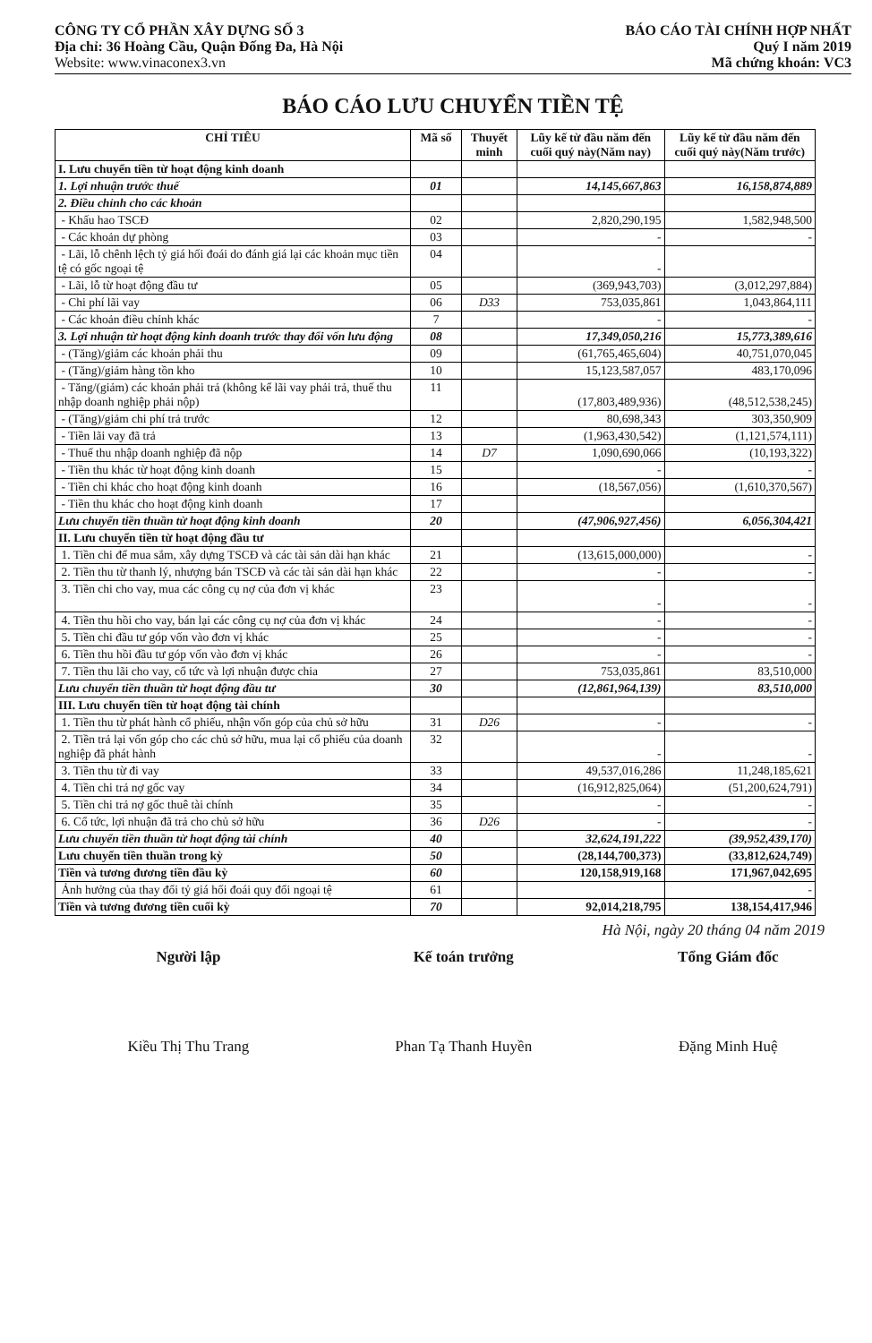CÔNG TY CỔ PHẦN XÂY DỰNG SỐ 3
Địa chỉ: 36 Hoàng Cầu, Quận Đống Đa, Hà Nội
Website: www.vinaconex3.vn
BÁO CÁO TÀI CHÍNH HỢP NHẤT
Quý I năm 2019
Mã chứng khoán: VC3
BÁO CÁO LƯU CHUYỂN TIỀN TỆ
| CHỈ TIÊU | Mã số | Thuyết minh | Lũy kế từ đầu năm đến cuối quý này(Năm nay) | Lũy kế từ đầu năm đến cuối quý này(Năm trước) |
| --- | --- | --- | --- | --- |
| I. Lưu chuyển tiền từ hoạt động kinh doanh | | | | |
| 1. Lợi nhuận trước thuế | 01 | | 14,145,667,863 | 16,158,874,889 |
| 2. Điều chỉnh cho các khoản | | | | |
| - Khấu hao TSCĐ | 02 | | 2,820,290,195 | 1,582,948,500 |
| - Các khoản dự phòng | 03 | | - | - |
| - Lãi, lỗ chênh lệch tỷ giá hối đoái do đánh giá lại các khoản mục tiền tệ có gốc ngoại tệ | 04 | | - | |
| - Lãi, lỗ từ hoạt động đầu tư | 05 | | (369,943,703) | (3,012,297,884) |
| - Chi phí lãi vay | 06 | D33 | 753,035,861 | 1,043,864,111 |
| - Các khoản điều chỉnh khác | 7 | | - | - |
| 3. Lợi nhuận từ hoạt động kinh doanh trước thay đổi vốn lưu động | 08 | | 17,349,050,216 | 15,773,389,616 |
| - (Tăng)/giảm các khoản phải thu | 09 | | (61,765,465,604) | 40,751,070,045 |
| - (Tăng)/giảm hàng tồn kho | 10 | | 15,123,587,057 | 483,170,096 |
| - Tăng/(giảm) các khoản phải trả (không kể lãi vay phải trả, thuế thu nhập doanh nghiệp phải nộp) | 11 | | (17,803,489,936) | (48,512,538,245) |
| - (Tăng)/giảm chi phí trả trước | 12 | | 80,698,343 | 303,350,909 |
| - Tiền lãi vay đã trả | 13 | | (1,963,430,542) | (1,121,574,111) |
| - Thuế thu nhập doanh nghiệp đã nộp | 14 | D7 | 1,090,690,066 | (10,193,322) |
| - Tiền thu khác từ hoạt động kinh doanh | 15 | | - | - |
| - Tiền chi khác cho hoạt động kinh doanh | 16 | | (18,567,056) | (1,610,370,567) |
| - Tiền thu khác cho hoạt động kinh doanh | 17 | | | |
| Lưu chuyển tiền thuần từ hoạt động kinh doanh | 20 | | (47,906,927,456) | 6,056,304,421 |
| II. Lưu chuyển tiền từ hoạt động đầu tư | | | | |
| 1. Tiền chi để mua sắm, xây dựng TSCĐ và các tài sản dài hạn khác | 21 | | (13,615,000,000) | - |
| 2. Tiền thu từ thanh lý, nhượng bán TSCĐ và các tài sản dài hạn khác | 22 | | - | - |
| 3. Tiền chi cho vay, mua các công cụ nợ của đơn vị khác | 23 | | - | - |
| 4. Tiền thu hồi cho vay, bán lại các công cụ nợ của đơn vị khác | 24 | | - | - |
| 5. Tiền chi đầu tư góp vốn vào đơn vị khác | 25 | | - | - |
| 6. Tiền thu hồi đầu tư góp vốn vào đơn vị khác | 26 | | - | - |
| 7. Tiền thu lãi cho vay, cổ tức và lợi nhuận được chia | 27 | | 753,035,861 | 83,510,000 |
| Lưu chuyển tiền thuần từ hoạt động đầu tư | 30 | | (12,861,964,139) | 83,510,000 |
| III. Lưu chuyển tiền từ hoạt động tài chính | | | | |
| 1. Tiền thu từ phát hành cổ phiếu, nhận vốn góp của chủ sở hữu | 31 | D26 | - | - |
| 2. Tiền trả lại vốn góp cho các chủ sở hữu, mua lại cổ phiếu của doanh nghiệp đã phát hành | 32 | | - | - |
| 3. Tiền thu từ đi vay | 33 | | 49,537,016,286 | 11,248,185,621 |
| 4. Tiền chi trả nợ gốc vay | 34 | | (16,912,825,064) | (51,200,624,791) |
| 5. Tiền chi trả nợ gốc thuê tài chính | 35 | | - | - |
| 6. Cổ tức, lợi nhuận đã trả cho chủ sở hữu | 36 | D26 | - | - |
| Lưu chuyển tiền thuần từ hoạt động tài chính | 40 | | 32,624,191,222 | (39,952,439,170) |
| Lưu chuyển tiền thuần trong kỳ | 50 | | (28,144,700,373) | (33,812,624,749) |
| Tiền và tương đương tiền đầu kỳ | 60 | | 120,158,919,168 | 171,967,042,695 |
| Ảnh hưởng của thay đổi tỷ giá hối đoái quy đổi ngoại tệ | 61 | | | - |
| Tiền và tương đương tiền cuối kỳ | 70 | | 92,014,218,795 | 138,154,417,946 |
Hà Nội, ngày 20 tháng 04 năm 2019
Người lập
Kiều Thị Thu Trang
Kế toán trưởng
Phan Tạ Thanh Huyền
Tổng Giám đốc
Đặng Minh Huệ